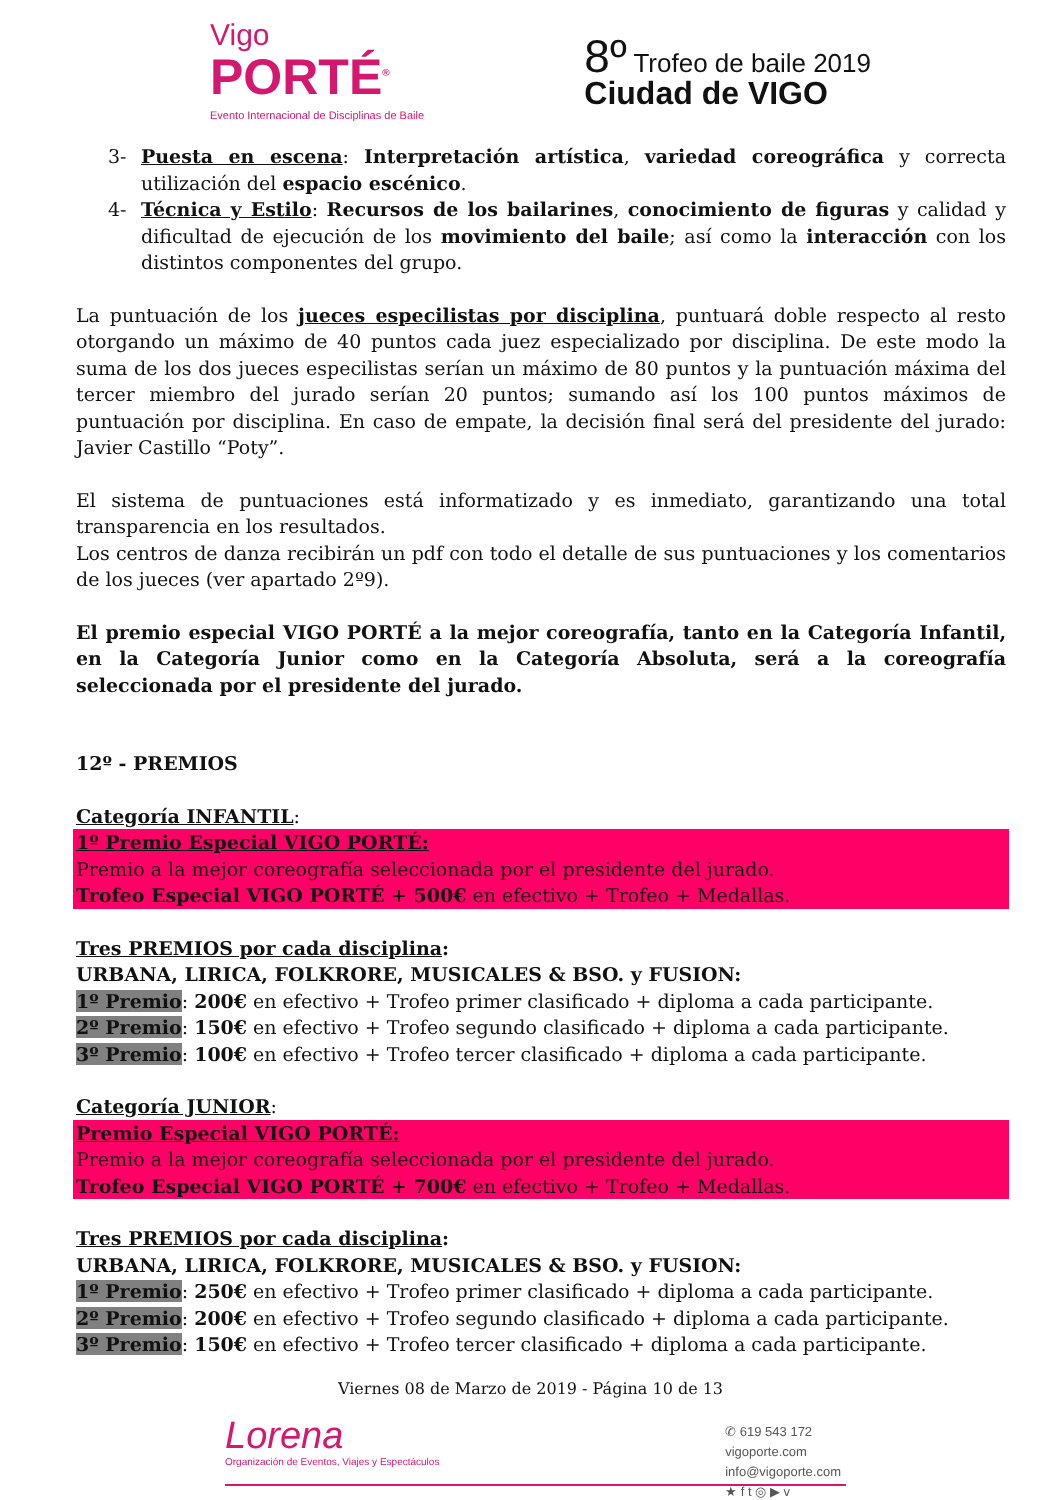Vigo
PORTÉ<sup>®</sup>
Evento Internacional de Disciplinas de Baile
8º Trofeo de baile 2019
Ciudad de VIGO
3- Puesta en escena: Interpretación artística, variedad coreográfica y correcta utilización del espacio escénico.
4- Técnica y Estilo: Recursos de los bailarines, conocimiento de figuras y calidad y dificultad de ejecución de los movimiento del baile; así como la interacción con los distintos componentes del grupo.
La puntuación de los jueces especilistas por disciplina, puntuará doble respecto al resto otorgando un máximo de 40 puntos cada juez especializado por disciplina. De este modo la suma de los dos jueces especilistas serían un máximo de 80 puntos y la puntuación máxima del tercer miembro del jurado serían 20 puntos; sumando así los 100 puntos máximos de puntuación por disciplina. En caso de empate, la decisión final será del presidente del jurado: Javier Castillo “Poty”.
El sistema de puntuaciones está informatizado y es inmediato, garantizando una total transparencia en los resultados.
Los centros de danza recibirán un pdf con todo el detalle de sus puntuaciones y los comentarios de los jueces (ver apartado 2º9).
El premio especial VIGO PORTÉ a la mejor coreografía, tanto en la Categoría Infantil, en la Categoría Junior como en la Categoría Absoluta, será a la coreografía seleccionada por el presidente del jurado.
12º - PREMIOS
Categoría INFANTIL:
1º Premio Especial VIGO PORTÉ:
Premio a la mejor coreografía seleccionada por el presidente del jurado.
Trofeo Especial VIGO PORTÉ + 500€ en efectivo + Trofeo + Medallas.
Tres PREMIOS por cada disciplina:
URBANA, LIRICA, FOLKRORE, MUSICALES & BSO. y FUSION:
1º Premio: 200€ en efectivo + Trofeo primer clasificado + diploma a cada participante.
2º Premio: 150€ en efectivo + Trofeo segundo clasificado + diploma a cada participante.
3º Premio: 100€ en efectivo + Trofeo tercer clasificado + diploma a cada participante.
Categoría JUNIOR:
Premio Especial VIGO PORTÉ:
Premio a la mejor coreografía seleccionada por el presidente del jurado.
Trofeo Especial VIGO PORTÉ + 700€ en efectivo + Trofeo + Medallas.
Tres PREMIOS por cada disciplina:
URBANA, LIRICA, FOLKRORE, MUSICALES & BSO. y FUSION:
1º Premio: 250€ en efectivo + Trofeo primer clasificado + diploma a cada participante.
2º Premio: 200€ en efectivo + Trofeo segundo clasificado + diploma a cada participante.
3º Premio: 150€ en efectivo + Trofeo tercer clasificado + diploma a cada participante.
Viernes 08 de Marzo de 2019 - Página 10 de 13
Lorena
Organización de Eventos, Viajes y Espectáculos
✆ 619 543 172
vigoporte.com
info@vigoporte.com
★ f t ◎ ▶ v